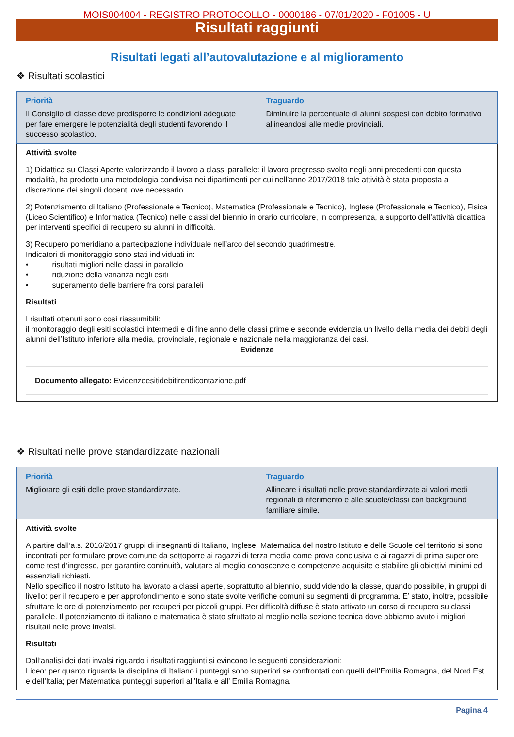MOIS004004 - REGISTRO PROTOCOLLO - 0000186 - 07/01/2020 - F01005 - U
Risultati raggiunti
Risultati legati all’autovalutazione e al miglioramento
❖ Risultati scolastici
| Priorità Il Consiglio di classe deve predisporre le condizioni adeguate per fare emergere le potenzialità degli studenti favorendo il successo scolastico. | Traguardo Diminuire la percentuale di alunni sospesi con debito formativo allineandosi alle medie provinciali. |
| Attività svolte 1) Didattica su Classi Aperte valorizzando il lavoro a classi parallele: il lavoro pregresso svolto negli anni precedenti con questa modalità, ha prodotto una metodologia condivisa nei dipartimenti per cui nell’anno 2017/2018 tale attività è stata proposta a discrezione dei singoli docenti ove necessario. 2) Potenziamento di Italiano (Professionale e Tecnico), Matematica (Professionale e Tecnico), Inglese (Professionale e Tecnico), Fisica (Liceo Scientifico) e Informatica (Tecnico) nelle classi del biennio in orario curricolare, in compresenza, a supporto dell’attività didattica per interventi specifici di recupero su alunni in difficoltà. 3) Recupero pomeridiano a partecipazione individuale nell’arco del secondo quadrimestre. Indicatori di monitoraggio sono stati individuati in: • risultati migliori nelle classi in parallelo • riduzione della varianza negli esiti • superamento delle barriere fra corsi paralleli Risultati I risultati ottenuti sono così riassumibili: il monitoraggio degli esiti scolastici intermedi e di fine anno delle classi prime e seconde evidenzia un livello della media dei debiti degli alunni dell’Istituto inferiore alla media, provinciale, regionale e nazionale nella maggioranza dei casi. Evidenze Documento allegato: Evidenzeesitidebitirendicontazione.pdf | |
❖ Risultati nelle prove standardizzate nazionali
| Priorità Migliorare gli esiti delle prove standardizzate. | Traguardo Allineare i risultati nelle prove standardizzate ai valori medi regionali di riferimento e alle scuole/classi con background familiare simile. |
| Attività svolte A partire dall’a.s. 2016/2017 gruppi di insegnanti di Italiano, Inglese, Matematica del nostro Istituto e delle Scuole del territorio si sono incontrati per formulare prove comune da sottoporre ai ragazzi di terza media come prova conclusiva e ai ragazzi di prima superiore come test d’ingresso, per garantire continuità, valutare al meglio conoscenze e competenze acquisite e stabilire gli obiettivi minimi ed essenziali richiesti. Nello specifico il nostro Istituto ha lavorato a classi aperte, soprattutto al biennio, suddividendo la classe, quando possibile, in gruppi di livello: per il recupero e per approfondimento e sono state svolte verifiche comuni su segmenti di programma. E’ stato, inoltre, possibile sfruttare le ore di potenziamento per recuperi per piccoli gruppi. Per difficoltà diffuse è stato attivato un corso di recupero su classi parallele. Il potenziamento di italiano e matematica è stato sfruttato al meglio nella sezione tecnica dove abbiamo avuto i migliori risultati nelle prove invalsi. Risultati Dall’analisi dei dati invalsi riguardo i risultati raggiunti si evincono le seguenti considerazioni: Liceo: per quanto riguarda la disciplina di Italiano i punteggi sono superiori se confrontati con quelli dell’Emilia Romagna, del Nord Est e dell’Italia; per Matematica punteggi superiori all’Italia e all’ Emilia Romagna. | |
Pagina 4